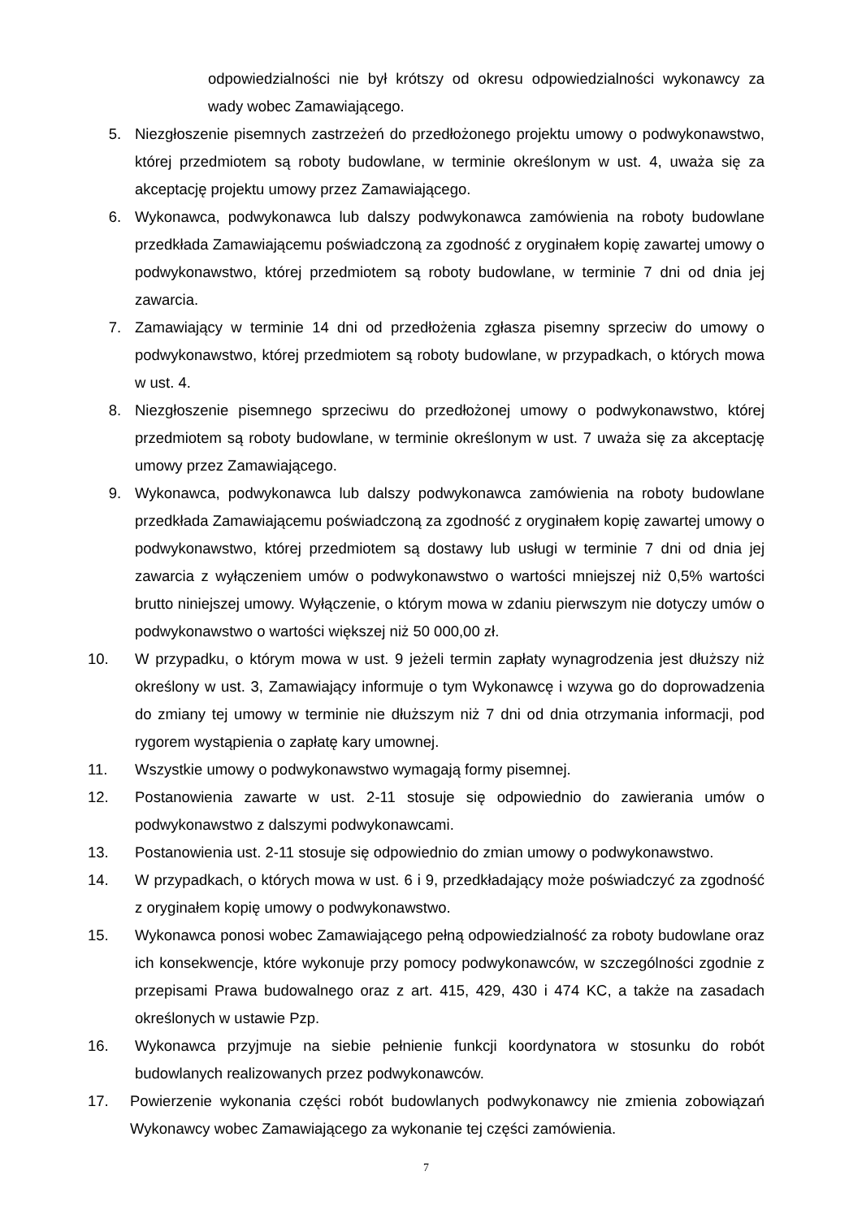odpowiedzialności nie był krótszy od okresu odpowiedzialności wykonawcy za wady wobec Zamawiającego.
5. Niezgłoszenie pisemnych zastrzeżeń do przedłożonego projektu umowy o podwykonawstwo, której przedmiotem są roboty budowlane, w terminie określonym w ust. 4, uważa się za akceptację projektu umowy przez Zamawiającego.
6. Wykonawca, podwykonawca lub dalszy podwykonawca zamówienia na roboty budowlane przedkłada Zamawiającemu poświadczoną za zgodność z oryginałem kopię zawartej umowy o podwykonawstwo, której przedmiotem są roboty budowlane, w terminie 7 dni od dnia jej zawarcia.
7. Zamawiający w terminie 14 dni od przedłożenia zgłasza pisemny sprzeciw do umowy o podwykonawstwo, której przedmiotem są roboty budowlane, w przypadkach, o których mowa w ust. 4.
8. Niezgłoszenie pisemnego sprzeciwu do przedłożonej umowy o podwykonawstwo, której przedmiotem są roboty budowlane, w terminie określonym w ust. 7 uważa się za akceptację umowy przez Zamawiającego.
9. Wykonawca, podwykonawca lub dalszy podwykonawca zamówienia na roboty budowlane przedkłada Zamawiającemu poświadczoną za zgodność z oryginałem kopię zawartej umowy o podwykonawstwo, której przedmiotem są dostawy lub usługi w terminie 7 dni od dnia jej zawarcia z wyłączeniem umów o podwykonawstwo o wartości mniejszej niż 0,5% wartości brutto niniejszej umowy. Wyłączenie, o którym mowa w zdaniu pierwszym nie dotyczy umów o podwykonawstwo o wartości większej niż 50 000,00 zł.
10. W przypadku, o którym mowa w ust. 9 jeżeli termin zapłaty wynagrodzenia jest dłuższy niż określony w ust. 3, Zamawiający informuje o tym Wykonawcę i wzywa go do doprowadzenia do zmiany tej umowy w terminie nie dłuższym niż 7 dni od dnia otrzymania informacji, pod rygorem wystąpienia o zapłatę kary umownej.
11. Wszystkie umowy o podwykonawstwo wymagają formy pisemnej.
12. Postanowienia zawarte w ust. 2-11 stosuje się odpowiednio do zawierania umów o podwykonawstwo z dalszymi podwykonawcami.
13. Postanowienia ust. 2-11 stosuje się odpowiednio do zmian umowy o podwykonawstwo.
14. W przypadkach, o których mowa w ust. 6 i 9, przedkładający może poświadczyć za zgodność z oryginałem kopię umowy o podwykonawstwo.
15. Wykonawca ponosi wobec Zamawiającego pełną odpowiedzialność za roboty budowlane oraz ich konsekwencje, które wykonuje przy pomocy podwykonawców, w szczególności zgodnie z przepisami Prawa budowalnego oraz z art. 415, 429, 430 i 474 KC, a także na zasadach określonych w ustawie Pzp.
16. Wykonawca przyjmuje na siebie pełnienie funkcji koordynatora w stosunku do robót budowlanych realizowanych przez podwykonawców.
17. Powierzenie wykonania części robót budowlanych podwykonawcy nie zmienia zobowiązań Wykonawcy wobec Zamawiającego za wykonanie tej części zamówienia.
7